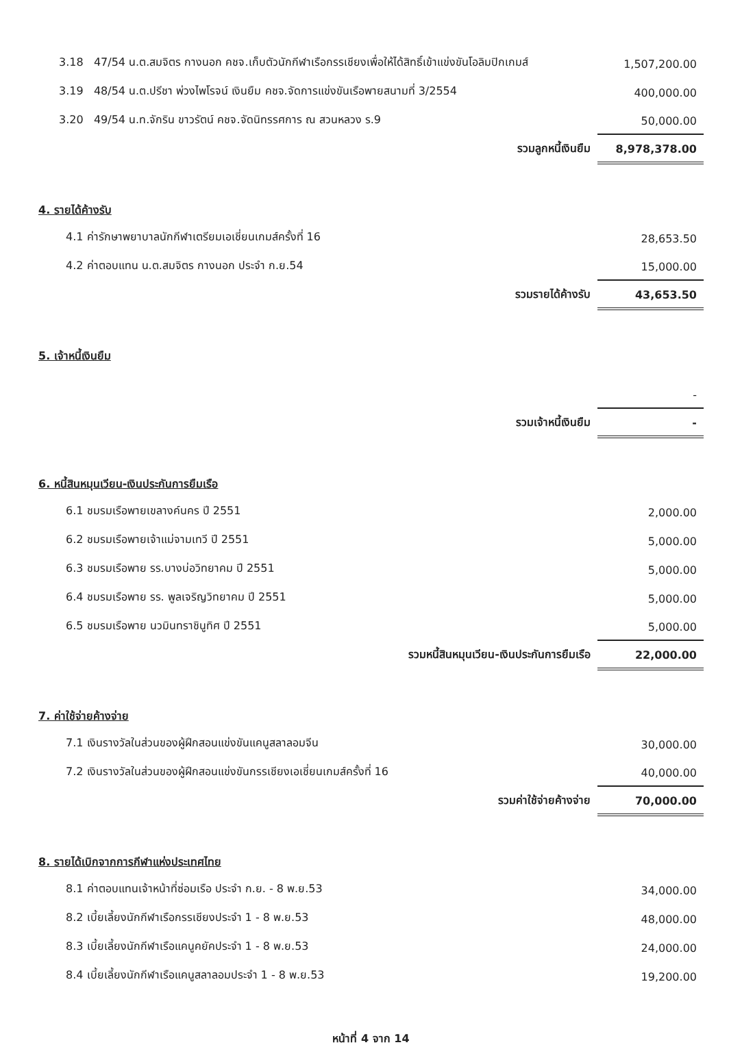| 3.18 47/54 น.ต.สมจิตร กางนอก คชจ.เก็บตัวนักกีฬาเรือกรรเชียงเพื่อให้ได้สิทธิ์เข้าแข่งขันโอลิมปิกเกมส์ | 1,507,200.00 |
| 3.19 48/54 น.ต.ปรีชา พ่วงไพโรจน์ เงินยืม คชจ.จัดการแข่งขันเรือพายสนามที่ 3/2554 | 400,000.00 |
| 3.20 49/54 น.ท.จักริน ขาวรัตน์ คชจ.จัดนิทรรศการ ณ สวนหลวง ร.9 | 50,000.00 |
| รวมลูกหนี้เงินยืม | 8,978,378.00 |
4. รายได้ค้างรับ
| 4.1 ค่ารักษาพยาบาลนักกีฬาเตรียมเอเชี่ยนเกมส์ครั้งที่ 16 | 28,653.50 |
| 4.2 ค่าตอบแทน น.ต.สมจิตร กางนอก ประจำ ก.ย.54 | 15,000.00 |
| รวมรายได้ค้างรับ | 43,653.50 |
5. เจ้าหนี้เงินยืม
| | - |
| รวมเจ้าหนี้เงินยืม | - |
6. หนี้สินหมุนเวียน-เงินประกันการยืมเรือ
| 6.1 ชมรมเรือพายเขลางค์นคร ปี 2551 | 2,000.00 |
| 6.2 ชมรมเรือพายเจ้าแม่จามเทวี ปี 2551 | 5,000.00 |
| 6.3 ชมรมเรือพาย รร.บางบ่อวิทยาคม ปี 2551 | 5,000.00 |
| 6.4 ชมรมเรือพาย รร. พูลเจริญวิทยาคม ปี 2551 | 5,000.00 |
| 6.5 ชมรมเรือพาย นวมินทราชินูทิศ ปี 2551 | 5,000.00 |
| รวมหนี้สินหมุนเวียน-เงินประกันการยืมเรือ | 22,000.00 |
7. ค่าใช้จ่ายค้างจ่าย
| 7.1 เงินรางวัลในส่วนของผู้ฝึกสอนแข่งขันแคนูสลาลอมจีน | 30,000.00 |
| 7.2 เงินรางวัลในส่วนของผู้ฝึกสอนแข่งขันกรรเชียงเอเชี่ยนเกมส์ครั้งที่ 16 | 40,000.00 |
| รวมค่าใช้จ่ายค้างจ่าย | 70,000.00 |
8. รายได้เบิกจากการกีฬาแห่งประเทศไทย
| 8.1 ค่าตอบแทนเจ้าหน้าที่ซ่อมเรือ ประจำ ก.ย. - 8 พ.ย.53 | 34,000.00 |
| 8.2 เบี้ยเลี้ยงนักกีฬาเรือกรรเชียงประจำ 1 - 8 พ.ย.53 | 48,000.00 |
| 8.3 เบี้ยเลี้ยงนักกีฬาเรือแคนูคยัคประจำ 1 - 8 พ.ย.53 | 24,000.00 |
| 8.4 เบี้ยเลี้ยงนักกีฬาเรือแคนูสลาลอมประจำ 1 - 8 พ.ย.53 | 19,200.00 |
หน้าที่ 4 จาก 14